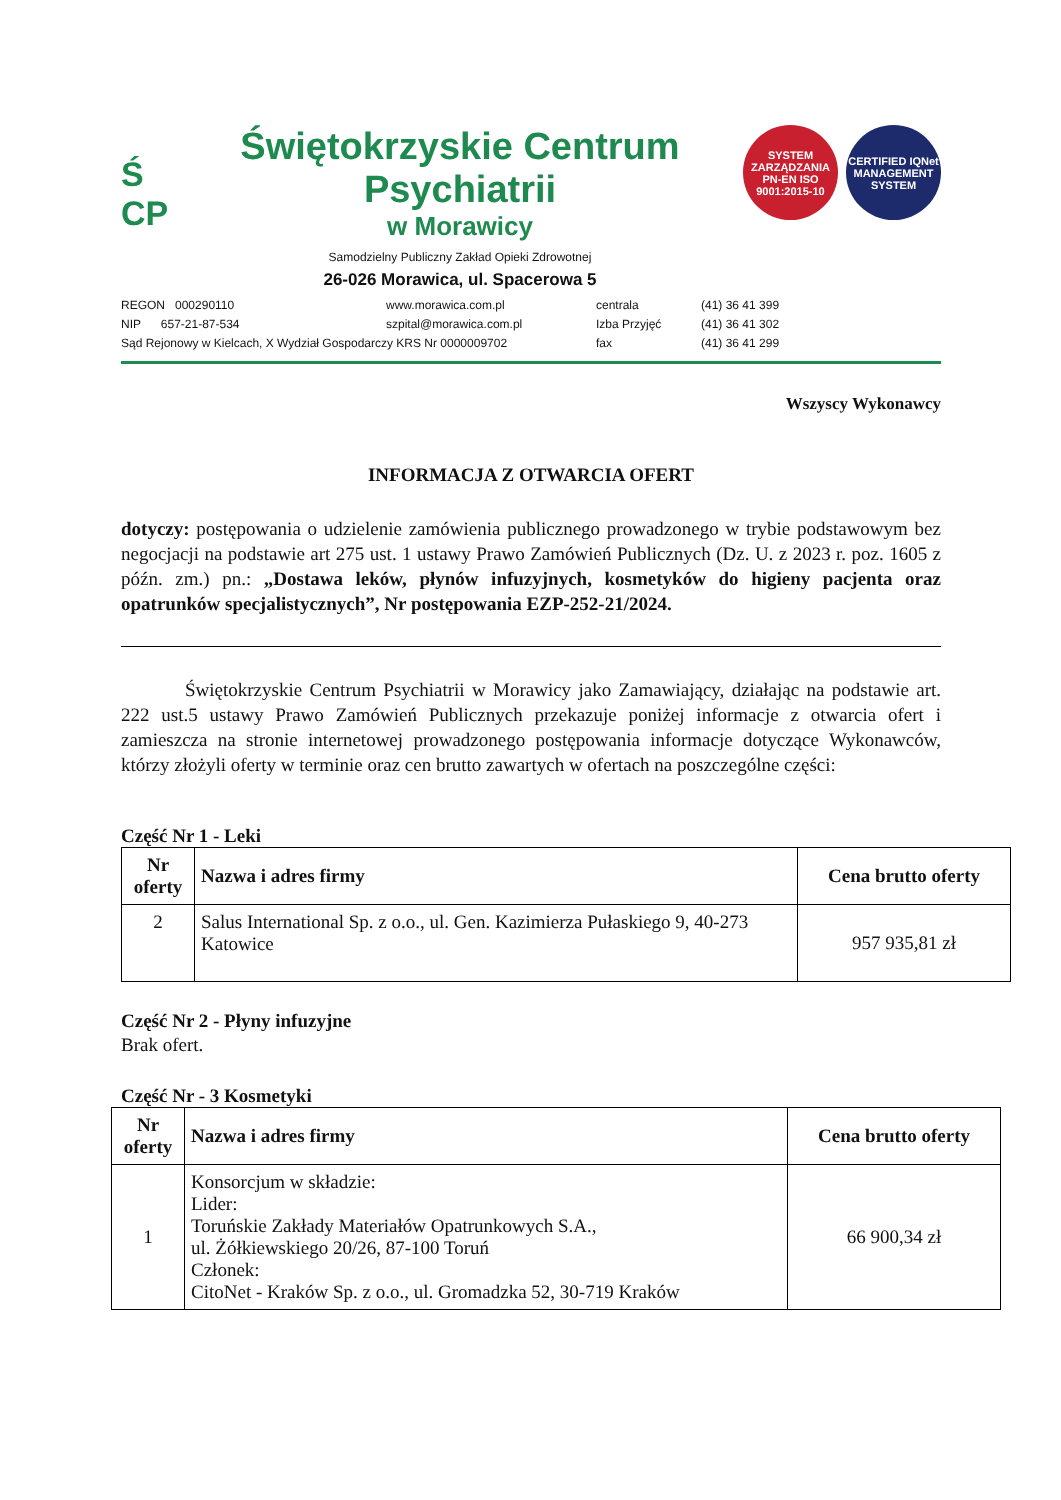Ś
CP
Świętokrzyskie Centrum Psychiatrii
w Morawicy
Samodzielny Publiczny Zakład Opieki Zdrowotnej
26-026 Morawica, ul. Spacerowa 5
SYSTEM ZARZĄDZANIA
PN-EN ISO 9001:2015-10
CERTIFIED IQNet MANAGEMENT SYSTEM
REGON 000290110
www.morawica.com.pl
centrala
(41) 36 41 399
NIP 657-21-87-534
szpital@morawica.com.pl
Izba Przyjęć
(41) 36 41 302
Sąd Rejonowy w Kielcach, X Wydział Gospodarczy KRS Nr 0000009702
fax
(41) 36 41 299
Wszyscy Wykonawcy
INFORMACJA Z OTWARCIA OFERT
dotyczy: postępowania o udzielenie zamówienia publicznego prowadzonego w trybie podstawowym bez negocjacji na podstawie art 275 ust. 1 ustawy Prawo Zamówień Publicznych (Dz. U. z 2023 r. poz. 1605 z późn. zm.) pn.: „Dostawa leków, płynów infuzyjnych, kosmetyków do higieny pacjenta oraz opatrunków specjalistycznych”, Nr postępowania EZP-252-21/2024.
Świętokrzyskie Centrum Psychiatrii w Morawicy jako Zamawiający, działając na podstawie art. 222 ust.5 ustawy Prawo Zamówień Publicznych przekazuje poniżej informacje z otwarcia ofert i zamieszcza na stronie internetowej prowadzonego postępowania informacje dotyczące Wykonawców, którzy złożyli oferty w terminie oraz cen brutto zawartych w ofertach na poszczególne części:
Część Nr 1 - Leki
| Nr oferty | Nazwa i adres firmy | Cena brutto oferty |
| --- | --- | --- |
| 2 | Salus International Sp. z o.o., ul. Gen. Kazimierza Pułaskiego 9, 40-273 Katowice | 957 935,81 zł |
Część Nr 2 - Płyny infuzyjne
Brak ofert.
Część Nr - 3 Kosmetyki
| Nr oferty | Nazwa i adres firmy | Cena brutto oferty |
| --- | --- | --- |
| 1 | Konsorcjum w składzie: Lider: Toruńskie Zakłady Materiałów Opatrunkowych S.A., ul. Żółkiewskiego 20/26, 87-100 Toruń Członek: CitoNet - Kraków Sp. z o.o., ul. Gromadzka 52, 30-719 Kraków | 66 900,34 zł |